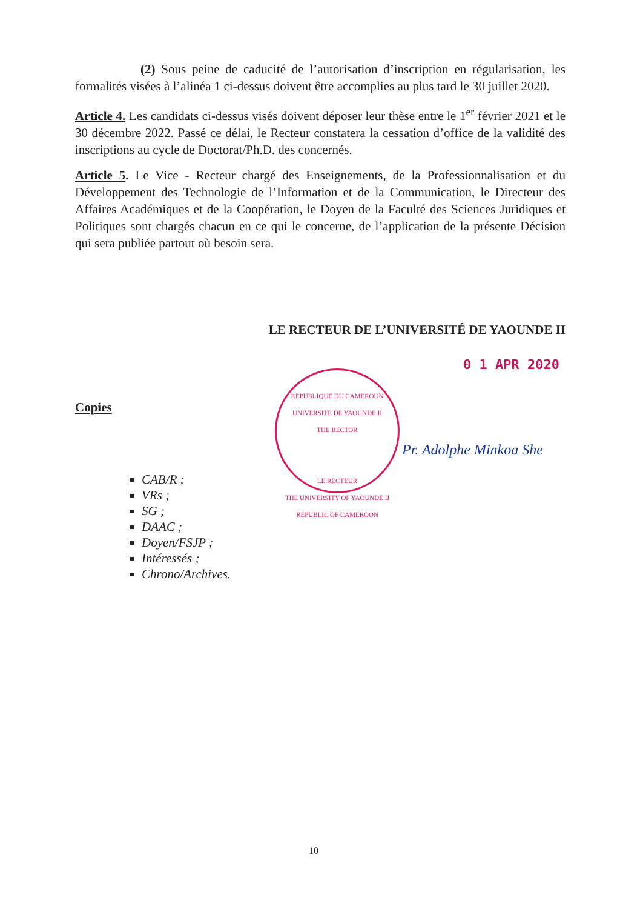(2) Sous peine de caducité de l’autorisation d’inscription en régularisation, les formalités visées à l’alinéa 1 ci-dessus doivent être accomplies au plus tard le 30 juillet 2020.
Article 4. Les candidats ci-dessus visés doivent déposer leur thèse entre le 1<sup>er</sup> février 2021 et le 30 décembre 2022. Passé ce délai, le Recteur constatera la cessation d’office de la validité des inscriptions au cycle de Doctorat/Ph.D. des concernés.
Article 5. Le Vice - Recteur chargé des Enseignements, de la Professionnalisation et du Développement des Technologie de l’Information et de la Communication, le Directeur des Affaires Académiques et de la Coopération, le Doyen de la Faculté des Sciences Juridiques et Politiques sont chargés chacun en ce qui le concerne, de l’application de la présente Décision qui sera publiée partout où besoin sera.
LE RECTEUR DE L’UNIVERSITÉ DE YAOUNDE II
0 1 APR 2020
REPUBLIQUE DU CAMEROUN
UNIVERSITE DE YAOUNDE II
THE RECTOR
LE RECTEUR
THE UNIVERSITY OF YAOUNDE II
REPUBLIC OF CAMEROON
Pr. Adolphe Minkoa She
Copies
CAB/R ;
VRs ;
SG ;
DAAC ;
Doyen/FSJP ;
Intéressés ;
Chrono/Archives.
10